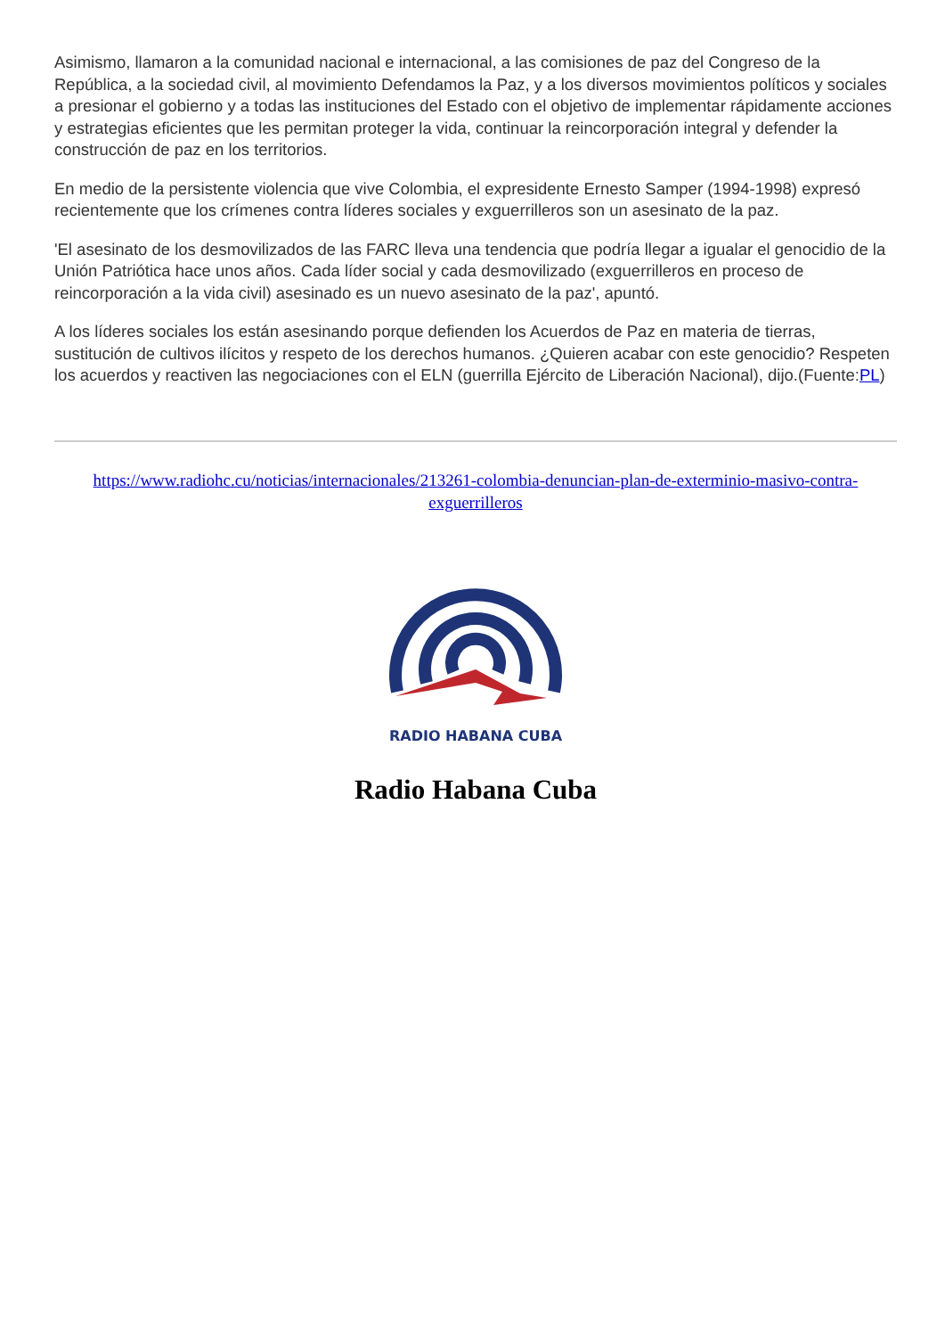Asimismo, llamaron a la comunidad nacional e internacional, a las comisiones de paz del Congreso de la República, a la sociedad civil, al movimiento Defendamos la Paz, y a los diversos movimientos políticos y sociales a presionar el gobierno y a todas las instituciones del Estado con el objetivo de implementar rápidamente acciones y estrategias eficientes que les permitan proteger la vida, continuar la reincorporación integral y defender la construcción de paz en los territorios.
En medio de la persistente violencia que vive Colombia, el expresidente Ernesto Samper (1994-1998) expresó recientemente que los crímenes contra líderes sociales y exguerrilleros son un asesinato de la paz.
'El asesinato de los desmovilizados de las FARC lleva una tendencia que podría llegar a igualar el genocidio de la Unión Patriótica hace unos años. Cada líder social y cada desmovilizado (exguerrilleros en proceso de reincorporación a la vida civil) asesinado es un nuevo asesinato de la paz', apuntó.
A los líderes sociales los están asesinando porque defienden los Acuerdos de Paz en materia de tierras, sustitución de cultivos ilícitos y respeto de los derechos humanos. ¿Quieren acabar con este genocidio? Respeten los acuerdos y reactiven las negociaciones con el ELN (guerrilla Ejército de Liberación Nacional), dijo.(Fuente:PL)
https://www.radiohc.cu/noticias/internacionales/213261-colombia-denuncian-plan-de-exterminio-masivo-contra-exguerrilleros
RADIO HABANA CUBA
Radio Habana Cuba